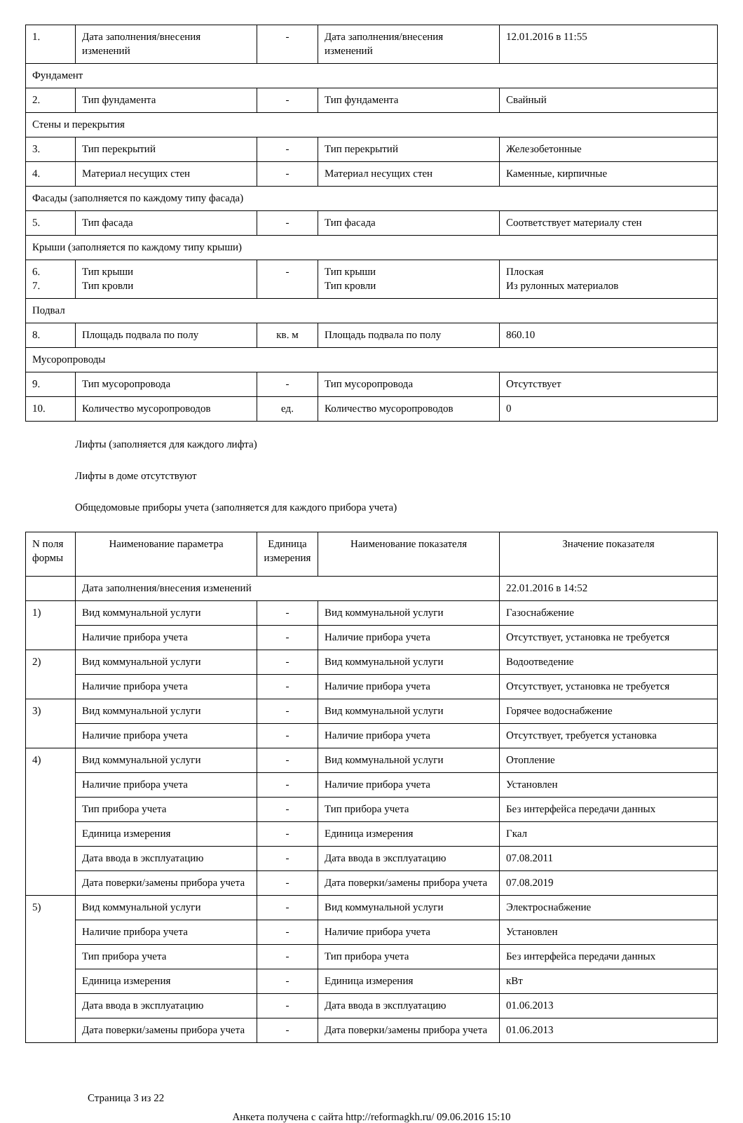| 1. | Дата заполнения/внесения изменений | - | Дата заполнения/внесения изменений | 12.01.2016 в 11:55 |
| Фундамент | | | | |
| 2. | Тип фундамента | - | Тип фундамента | Свайный |
| Стены и перекрытия | | | | |
| 3. | Тип перекрытий | - | Тип перекрытий | Железобетонные |
| 4. | Материал несущих стен | - | Материал несущих стен | Каменные, кирпичные |
| Фасады (заполняется по каждому типу фасада) | | | | |
| 5. | Тип фасада | - | Тип фасада | Соответствует материалу стен |
| Крыши (заполняется по каждому типу крыши) | | | | |
| 6. 7. | Тип крыши Тип кровли | - | Тип крыши Тип кровли | Плоская Из рулонных материалов |
| Подвал | | | | |
| 8. | Площадь подвала по полу | кв. м | Площадь подвала по полу | 860.10 |
| Мусоропроводы | | | | |
| 9. | Тип мусоропровода | - | Тип мусоропровода | Отсутствует |
| 10. | Количество мусоропроводов | ед. | Количество мусоропроводов | 0 |
Лифты (заполняется для каждого лифта)
Лифты в доме отсутствуют
Общедомовые приборы учета (заполняется для каждого прибора учета)
| N поля формы | Наименование параметра | Единица измерения | Наименование показателя | Значение показателя |
| --- | --- | --- | --- | --- |
| | Дата заполнения/внесения изменений | | | 22.01.2016 в 14:52 |
| 1) | Вид коммунальной услуги | - | Вид коммунальной услуги | Газоснабжение |
| | Наличие прибора учета | - | Наличие прибора учета | Отсутствует, установка не требуется |
| 2) | Вид коммунальной услуги | - | Вид коммунальной услуги | Водоотведение |
| | Наличие прибора учета | - | Наличие прибора учета | Отсутствует, установка не требуется |
| 3) | Вид коммунальной услуги | - | Вид коммунальной услуги | Горячее водоснабжение |
| | Наличие прибора учета | - | Наличие прибора учета | Отсутствует, требуется установка |
| 4) | Вид коммунальной услуги | - | Вид коммунальной услуги | Отопление |
| | Наличие прибора учета | - | Наличие прибора учета | Установлен |
| | Тип прибора учета | - | Тип прибора учета | Без интерфейса передачи данных |
| | Единица измерения | - | Единица измерения | Гкал |
| | Дата ввода в эксплуатацию | - | Дата ввода в эксплуатацию | 07.08.2011 |
| | Дата поверки/замены прибора учета | - | Дата поверки/замены прибора учета | 07.08.2019 |
| 5) | Вид коммунальной услуги | - | Вид коммунальной услуги | Электроснабжение |
| | Наличие прибора учета | - | Наличие прибора учета | Установлен |
| | Тип прибора учета | - | Тип прибора учета | Без интерфейса передачи данных |
| | Единица измерения | - | Единица измерения | кВт |
| | Дата ввода в эксплуатацию | - | Дата ввода в эксплуатацию | 01.06.2013 |
| | Дата поверки/замены прибора учета | - | Дата поверки/замены прибора учета | 01.06.2013 |
Страница 3 из 22
Анкета получена с сайта http://reformagkh.ru/ 09.06.2016 15:10